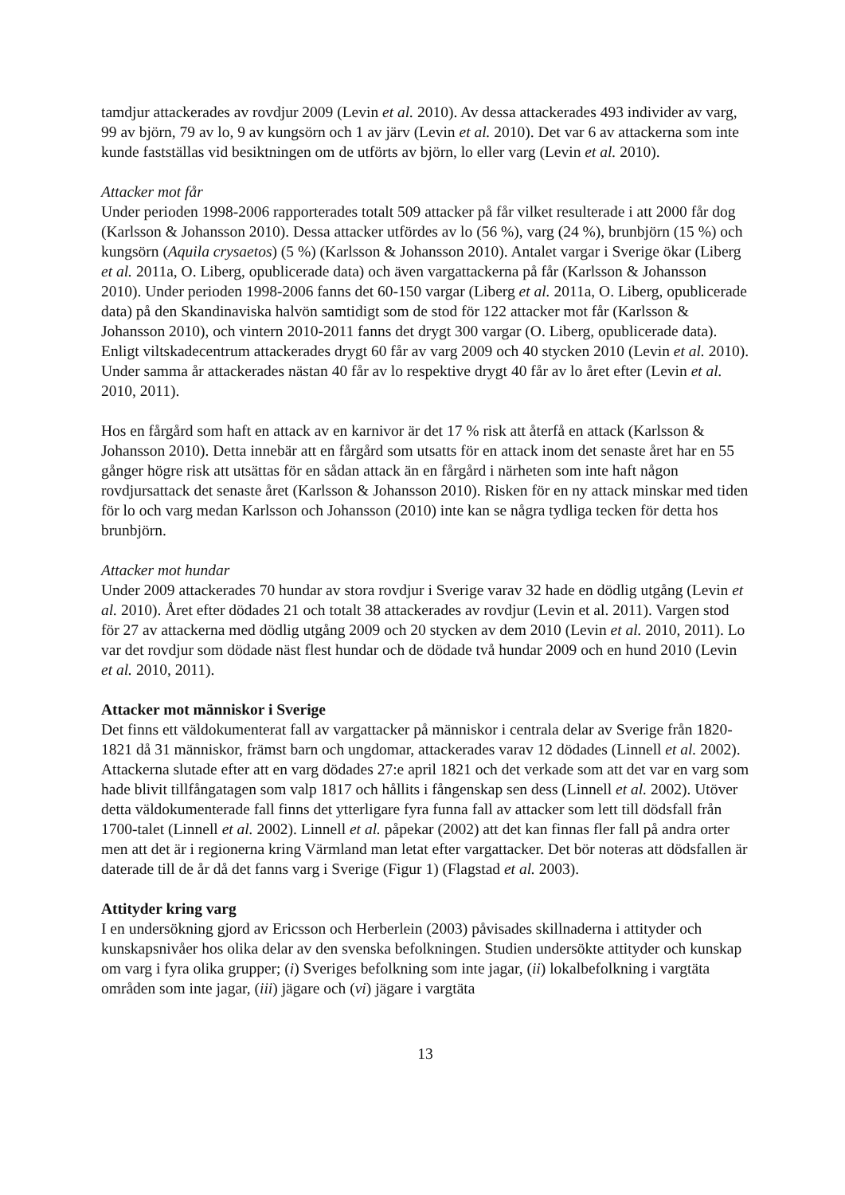tamdjur attackerades av rovdjur 2009 (Levin et al. 2010). Av dessa attackerades 493 individer av varg, 99 av björn, 79 av lo, 9 av kungsörn och 1 av järv (Levin et al. 2010). Det var 6 av attackerna som inte kunde fastställas vid besiktningen om de utförts av björn, lo eller varg (Levin et al. 2010).
Attacker mot får
Under perioden 1998-2006 rapporterades totalt 509 attacker på får vilket resulterade i att 2000 får dog (Karlsson & Johansson 2010). Dessa attacker utfördes av lo (56 %), varg (24 %), brunbjörn (15 %) och kungsörn (Aquila crysaetos) (5 %) (Karlsson & Johansson 2010). Antalet vargar i Sverige ökar (Liberg et al. 2011a, O. Liberg, opublicerade data) och även vargattackerna på får (Karlsson & Johansson 2010). Under perioden 1998-2006 fanns det 60-150 vargar (Liberg et al. 2011a, O. Liberg, opublicerade data) på den Skandinaviska halvön samtidigt som de stod för 122 attacker mot får (Karlsson & Johansson 2010), och vintern 2010-2011 fanns det drygt 300 vargar (O. Liberg, opublicerade data). Enligt viltskadecentrum attackerades drygt 60 får av varg 2009 och 40 stycken 2010 (Levin et al. 2010). Under samma år attackerades nästan 40 får av lo respektive drygt 40 får av lo året efter (Levin et al. 2010, 2011).
Hos en fårgård som haft en attack av en karnivor är det 17 % risk att återfå en attack (Karlsson & Johansson 2010). Detta innebär att en fårgård som utsatts för en attack inom det senaste året har en 55 gånger högre risk att utsättas för en sådan attack än en fårgård i närheten som inte haft någon rovdjursattack det senaste året (Karlsson & Johansson 2010). Risken för en ny attack minskar med tiden för lo och varg medan Karlsson och Johansson (2010) inte kan se några tydliga tecken för detta hos brunbjörn.
Attacker mot hundar
Under 2009 attackerades 70 hundar av stora rovdjur i Sverige varav 32 hade en dödlig utgång (Levin et al. 2010). Året efter dödades 21 och totalt 38 attackerades av rovdjur (Levin et al. 2011). Vargen stod för 27 av attackerna med dödlig utgång 2009 och 20 stycken av dem 2010 (Levin et al. 2010, 2011). Lo var det rovdjur som dödade näst flest hundar och de dödade två hundar 2009 och en hund 2010 (Levin et al. 2010, 2011).
Attacker mot människor i Sverige
Det finns ett väldokumenterat fall av vargattacker på människor i centrala delar av Sverige från 1820-1821 då 31 människor, främst barn och ungdomar, attackerades varav 12 dödades (Linnell et al. 2002). Attackerna slutade efter att en varg dödades 27:e april 1821 och det verkade som att det var en varg som hade blivit tillfångatagen som valp 1817 och hållits i fångenskap sen dess (Linnell et al. 2002). Utöver detta väldokumenterade fall finns det ytterligare fyra funna fall av attacker som lett till dödsfall från 1700-talet (Linnell et al. 2002). Linnell et al. påpekar (2002) att det kan finnas fler fall på andra orter men att det är i regionerna kring Värmland man letat efter vargattacker. Det bör noteras att dödsfallen är daterade till de år då det fanns varg i Sverige (Figur 1) (Flagstad et al. 2003).
Attityder kring varg
I en undersökning gjord av Ericsson och Herberlein (2003) påvisades skillnaderna i attityder och kunskapsnivåer hos olika delar av den svenska befolkningen. Studien undersökte attityder och kunskap om varg i fyra olika grupper; (i) Sveriges befolkning som inte jagar, (ii) lokalbefolkning i vargtäta områden som inte jagar, (iii) jägare och (vi) jägare i vargtäta
13